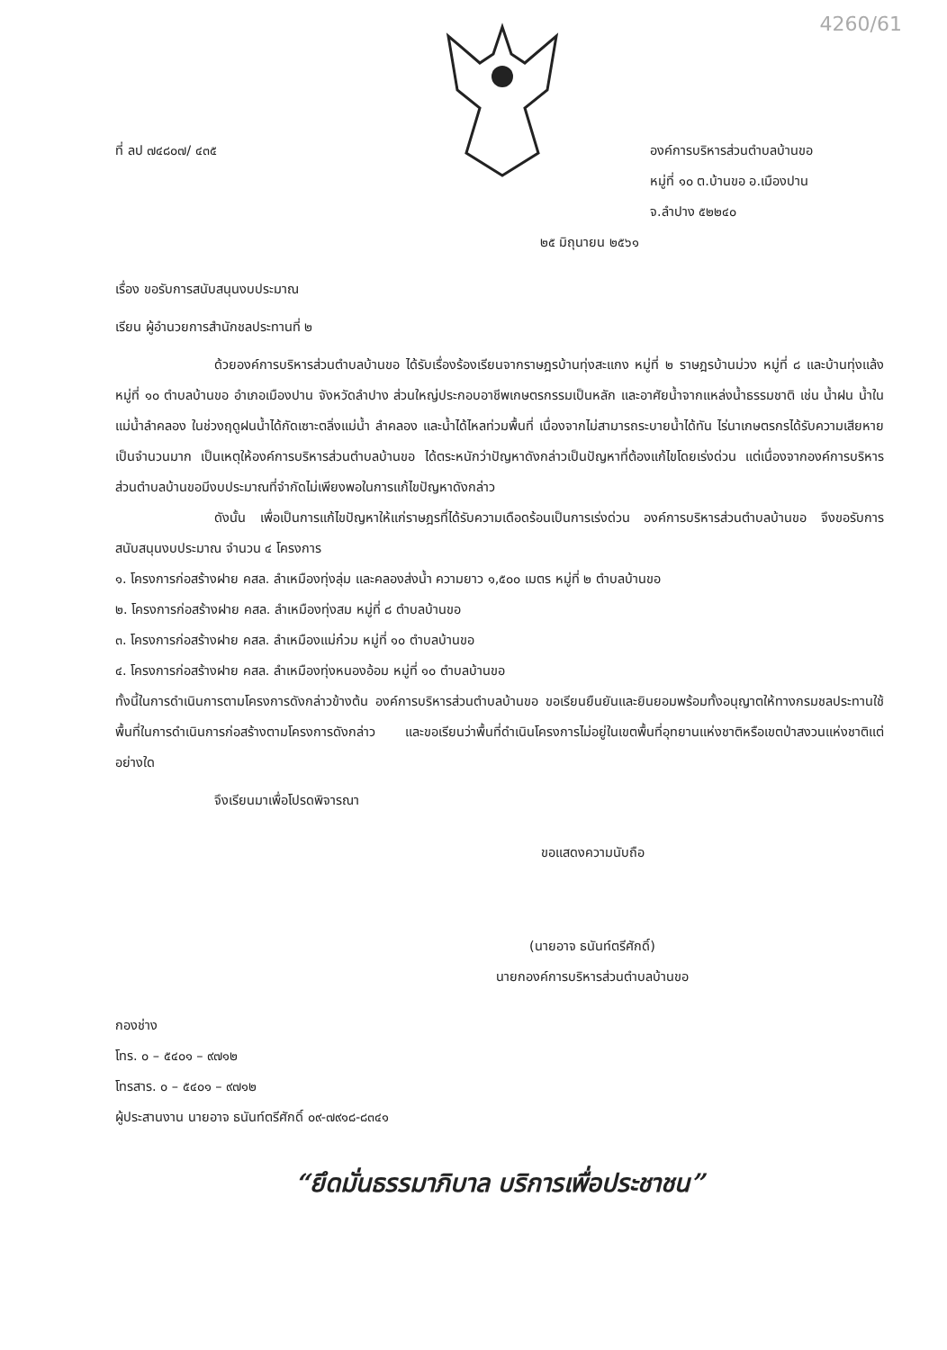4260/61
ที่ ลป ๗๔๘๐๗/ ๔๓๕ องค์การบริหารส่วนตำบลบ้านขอ
หมู่ที่ ๑๐ ต.บ้านขอ อ.เมืองปาน
จ.ลำปาง ๕๒๒๔๐
๒๕ มิถุนายน ๒๕๖๑
เรื่อง ขอรับการสนับสนุนงบประมาณ
เรียน ผู้อำนวยการสำนักชลประทานที่ ๒
ด้วยองค์การบริหารส่วนตำบลบ้านขอ ได้รับเรื่องร้องเรียนจากราษฎรบ้านทุ่งสะแกง หมู่ที่ ๒ ราษฎรบ้านม่วง หมู่ที่ ๘ และบ้านทุ่งแล้ง หมู่ที่ ๑๐ ตำบลบ้านขอ อำเภอเมืองปาน จังหวัดลำปาง ส่วนใหญ่ประกอบอาชีพเกษตรกรรมเป็นหลัก และอาศัยน้ำจากแหล่งน้ำธรรมชาติ เช่น น้ำฝน น้ำในแม่น้ำลำคลอง ในช่วงฤดูฝนน้ำได้กัดเซาะตลิ่งแม่น้ำ ลำคลอง และน้ำได้ไหลท่วมพื้นที่ เนื่องจากไม่สามารถระบายน้ำได้ทัน ไร่นาเกษตรกรได้รับความเสียหายเป็นจำนวนมาก เป็นเหตุให้องค์การบริหารส่วนตำบลบ้านขอ ได้ตระหนักว่าปัญหาดังกล่าวเป็นปัญหาที่ต้องแก้ไขโดยเร่งด่วน แต่เนื่องจากองค์การบริหารส่วนตำบลบ้านขอมีงบประมาณที่จำกัดไม่เพียงพอในการแก้ไขปัญหาดังกล่าว
ดังนั้น เพื่อเป็นการแก้ไขปัญหาให้แก่ราษฎรที่ได้รับความเดือดร้อนเป็นการเร่งด่วน องค์การบริหารส่วนตำบลบ้านขอ จึงขอรับการสนับสนุนงบประมาณ จำนวน ๔ โครงการ
๑. โครงการก่อสร้างฝาย คสล. ลำเหมืองทุ่งลุ่ม และคลองส่งน้ำ ความยาว ๑,๕๐๐ เมตร หมู่ที่ ๒ ตำบลบ้านขอ
๒. โครงการก่อสร้างฝาย คสล. ลำเหมืองทุ่งสม หมู่ที่ ๘ ตำบลบ้านขอ
๓. โครงการก่อสร้างฝาย คสล. ลำเหมืองแม่ก๋วม หมู่ที่ ๑๐ ตำบลบ้านขอ
๔. โครงการก่อสร้างฝาย คสล. ลำเหมืองทุ่งหนองอ้อม หมู่ที่ ๑๐ ตำบลบ้านขอ
ทั้งนี้ในการดำเนินการตามโครงการดังกล่าวข้างต้น องค์การบริหารส่วนตำบลบ้านขอ ขอเรียนยืนยันและยินยอมพร้อมทั้งอนุญาตให้ทางกรมชลประทานใช้พื้นที่ในการดำเนินการก่อสร้างตามโครงการดังกล่าว และขอเรียนว่าพื้นที่ดำเนินโครงการไม่อยู่ในเขตพื้นที่อุทยานแห่งชาติหรือเขตป่าสงวนแห่งชาติแต่อย่างใด
จึงเรียนมาเพื่อโปรดพิจารณา
ขอแสดงความนับถือ
(นายอาจ ธนันท์ตรีศักดิ์)
นายกองค์การบริหารส่วนตำบลบ้านขอ
กองช่าง
โทร. ๐ – ๕๔๐๑ – ๙๗๑๒
โทรสาร. ๐ – ๕๔๐๑ – ๙๗๑๒
ผู้ประสานงาน นายอาจ ธนันท์ตรีศักดิ์ ๐๙-๗๙๑๘-๘๓๔๑
“ยึดมั่นธรรมาภิบาล บริการเพื่อประชาชน”